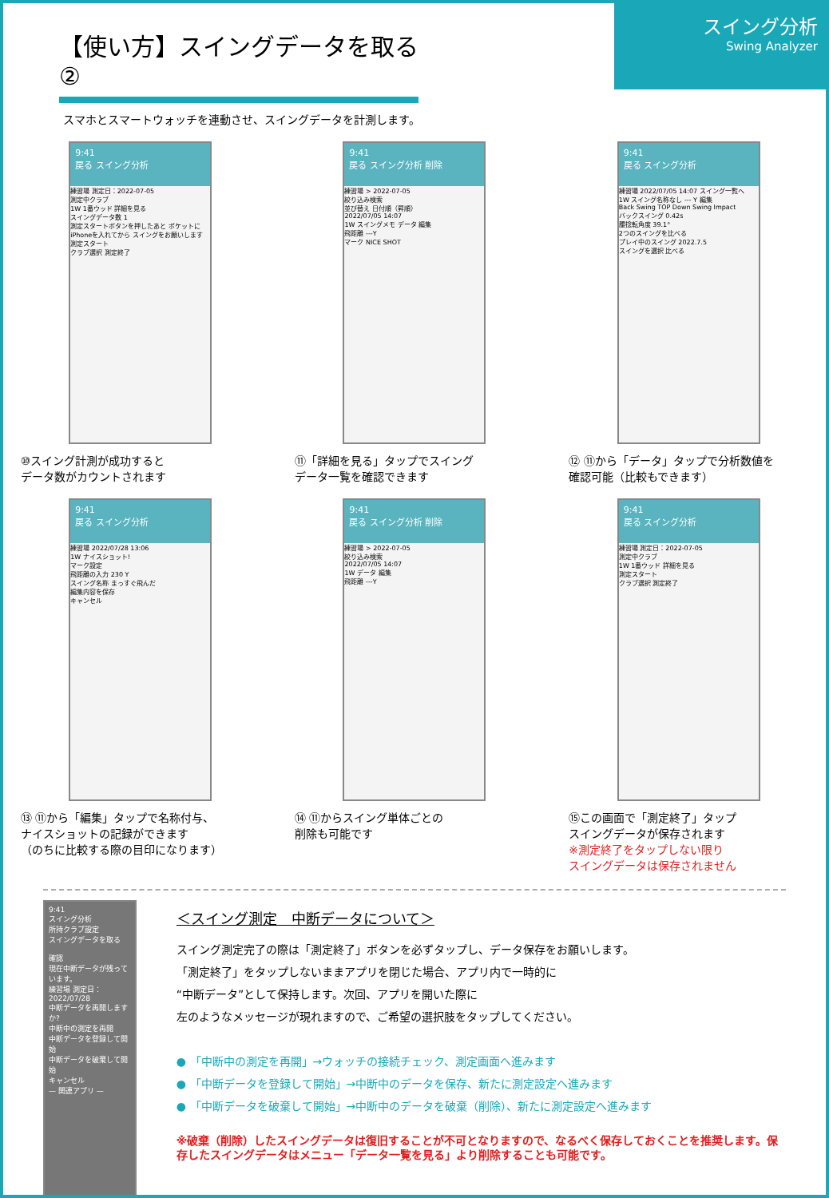【使い方】スイングデータを取る②
スイング分析
Swing Analyzer
スマホとスマートウォッチを連動させ、スイングデータを計測します。
9:41
戻る スイング分析
練習場 測定日：2022-07-05
測定中クラブ
1W 1番ウッド 詳細を見る
スイングデータ数 1
測定スタートボタンを押したあと ポケットにiPhoneを入れてから スイングをお願いします
測定スタート
クラブ選択 測定終了
⑩スイング計測が成功すると
データ数がカウントされます
9:41
戻る スイング分析 削除
練習場 > 2022-07-05
絞り込み検索
並び替え 日付順（昇順）
2022/07/05 14:07
1W スイングメモ データ 編集
飛距離 ---Y
マーク NICE SHOT
⑪「詳細を見る」タップでスイング
データ一覧を確認できます
9:41
戻る スイング分析
練習場 2022/07/05 14:07 スイング一覧へ
1W スイング名称なし --- Y 編集
Back Swing TOP Down Swing Impact
バックスイング 0.42s
腰捻転角度 39.1°
2つのスイングを比べる
プレイ中のスイング 2022.7.5
スイングを選択 比べる
⑫ ⑪から「データ」タップで分析数値を
確認可能（比較もできます）
9:41
戻る スイング分析
練習場 2022/07/28 13:06
1W ナイスショット!
マーク設定
飛距離の入力 230 Y
スイング名称 まっすぐ飛んだ
編集内容を保存
キャンセル
⑬ ⑪から「編集」タップで名称付与、
ナイスショットの記録ができます
（のちに比較する際の目印になります）
9:41
戻る スイング分析 削除
練習場 > 2022-07-05
絞り込み検索
2022/07/05 14:07
1W データ 編集
飛距離 ---Y
⑭ ⑪からスイング単体ごとの
削除も可能です
9:41
戻る スイング分析
練習場 測定日：2022-07-05
測定中クラブ
1W 1番ウッド 詳細を見る
測定スタート
クラブ選択 測定終了
⑮この画面で「測定終了」タップ
スイングデータが保存されます
※測定終了をタップしない限り
スイングデータは保存されません
9:41
スイング分析
所持クラブ設定
スイングデータを取る
確認
現在中断データが残っています。
練習場 測定日：2022/07/28
中断データを再開しますか?
中断中の測定を再開
中断データを登録して開始
中断データを破棄して開始
キャンセル
— 関連アプリ —
＜スイング測定　中断データについて＞
スイング測定完了の際は「測定終了」ボタンを必ずタップし、データ保存をお願いします。
「測定終了」をタップしないままアプリを閉じた場合、アプリ内で一時的に
“中断データ”として保持します。次回、アプリを開いた際に
左のようなメッセージが現れますので、ご希望の選択肢をタップしてください。
● 「中断中の測定を再開」→ウォッチの接続チェック、測定画面へ進みます
● 「中断データを登録して開始」→中断中のデータを保存、新たに測定設定へ進みます
● 「中断データを破棄して開始」→中断中のデータを破棄（削除）、新たに測定設定へ進みます
※破棄（削除）したスイングデータは復旧することが不可となりますので、なるべく保存しておくことを推奨します。保存したスイングデータはメニュー「データ一覧を見る」より削除することも可能です。